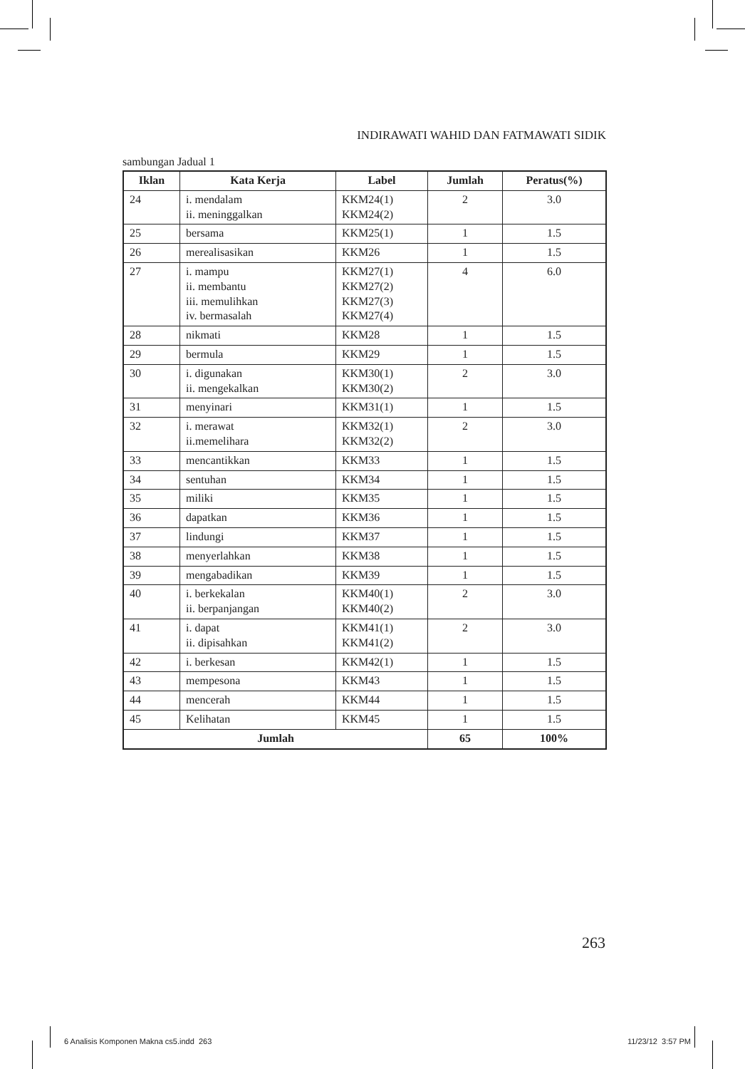INDIRAWATI WAHID DAN FATMAWATI SIDIK
sambungan Jadual 1
| Iklan | Kata Kerja | Label | Jumlah | Peratus(%) |
| --- | --- | --- | --- | --- |
| 24 | i. mendalam ii. meninggalkan | KKM24(1) KKM24(2) | 2 | 3.0 |
| 25 | bersama | KKM25(1) | 1 | 1.5 |
| 26 | merealisasikan | KKM26 | 1 | 1.5 |
| 27 | i. mampu ii. membantu iii. memulihkan iv. bermasalah | KKM27(1) KKM27(2) KKM27(3) KKM27(4) | 4 | 6.0 |
| 28 | nikmati | KKM28 | 1 | 1.5 |
| 29 | bermula | KKM29 | 1 | 1.5 |
| 30 | i. digunakan ii. mengekalkan | KKM30(1) KKM30(2) | 2 | 3.0 |
| 31 | menyinari | KKM31(1) | 1 | 1.5 |
| 32 | i. merawat ii.memelihara | KKM32(1) KKM32(2) | 2 | 3.0 |
| 33 | mencantikkan | KKM33 | 1 | 1.5 |
| 34 | sentuhan | KKM34 | 1 | 1.5 |
| 35 | miliki | KKM35 | 1 | 1.5 |
| 36 | dapatkan | KKM36 | 1 | 1.5 |
| 37 | lindungi | KKM37 | 1 | 1.5 |
| 38 | menyerlahkan | KKM38 | 1 | 1.5 |
| 39 | mengabadikan | KKM39 | 1 | 1.5 |
| 40 | i. berkekalan ii. berpanjangan | KKM40(1) KKM40(2) | 2 | 3.0 |
| 41 | i. dapat ii. dipisahkan | KKM41(1) KKM41(2) | 2 | 3.0 |
| 42 | i. berkesan | KKM42(1) | 1 | 1.5 |
| 43 | mempesona | KKM43 | 1 | 1.5 |
| 44 | mencerah | KKM44 | 1 | 1.5 |
| 45 | Kelihatan | KKM45 | 1 | 1.5 |
| Jumlah | | | 65 | 100% |
263
6 Analisis Komponen Makna cs5.indd 263
11/23/12 3:57 PM